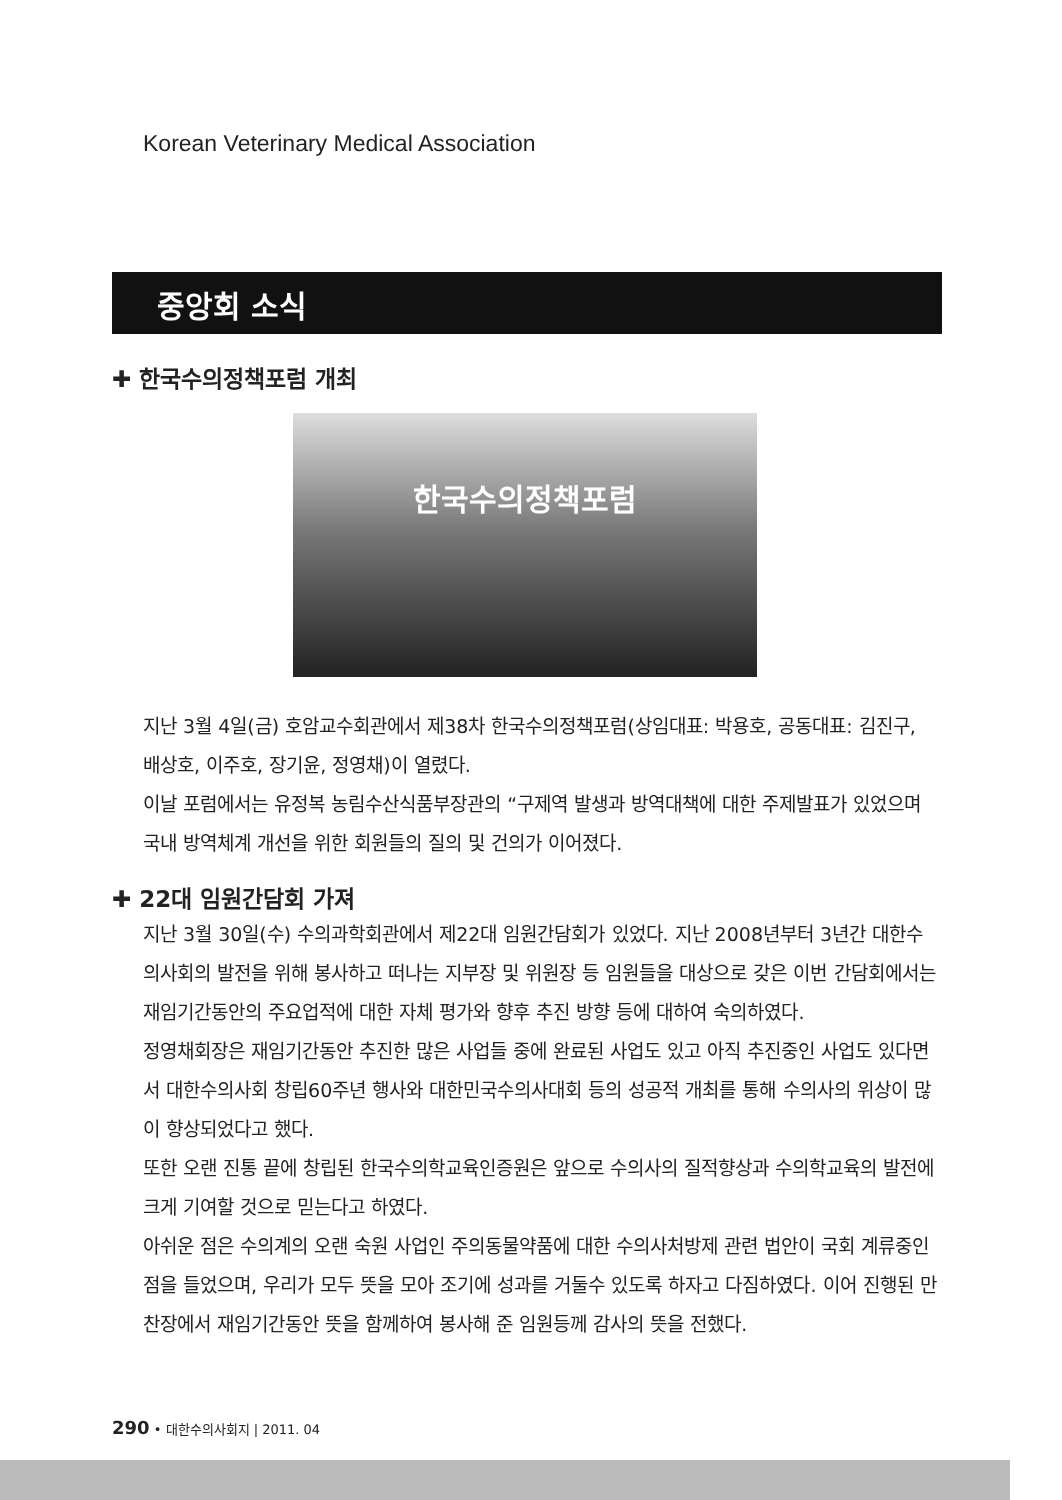Korean Veterinary Medical Association
중앙회 소식
✚ 한국수의정책포럼 개최
한국수의정책포럼
지난 3월 4일(금) 호암교수회관에서 제38차 한국수의정책포럼(상임대표: 박용호, 공동대표: 김진구, 배상호, 이주호, 장기윤, 정영채)이 열렸다.
이날 포럼에서는 유정복 농림수산식품부장관의 “구제역 발생과 방역대책에 대한 주제발표가 있었으며 국내 방역체계 개선을 위한 회원들의 질의 및 건의가 이어졌다.
✚ 22대 임원간담회 가져
지난 3월 30일(수) 수의과학회관에서 제22대 임원간담회가 있었다. 지난 2008년부터 3년간 대한수의사회의 발전을 위해 봉사하고 떠나는 지부장 및 위원장 등 임원들을 대상으로 갖은 이번 간담회에서는 재임기간동안의 주요업적에 대한 자체 평가와 향후 추진 방향 등에 대하여 숙의하였다.
정영채회장은 재임기간동안 추진한 많은 사업들 중에 완료된 사업도 있고 아직 추진중인 사업도 있다면서 대한수의사회 창립60주년 행사와 대한민국수의사대회 등의 성공적 개최를 통해 수의사의 위상이 많이 향상되었다고 했다.
또한 오랜 진통 끝에 창립된 한국수의학교육인증원은 앞으로 수의사의 질적향상과 수의학교육의 발전에 크게 기여할 것으로 믿는다고 하였다.
아쉬운 점은 수의계의 오랜 숙원 사업인 주의동물약품에 대한 수의사처방제 관련 법안이 국회 계류중인 점을 들었으며, 우리가 모두 뜻을 모아 조기에 성과를 거둘수 있도록 하자고 다짐하였다. 이어 진행된 만찬장에서 재임기간동안 뜻을 함께하여 봉사해 준 임원등께 감사의 뜻을 전했다.
290 • 대한수의사회지 | 2011. 04